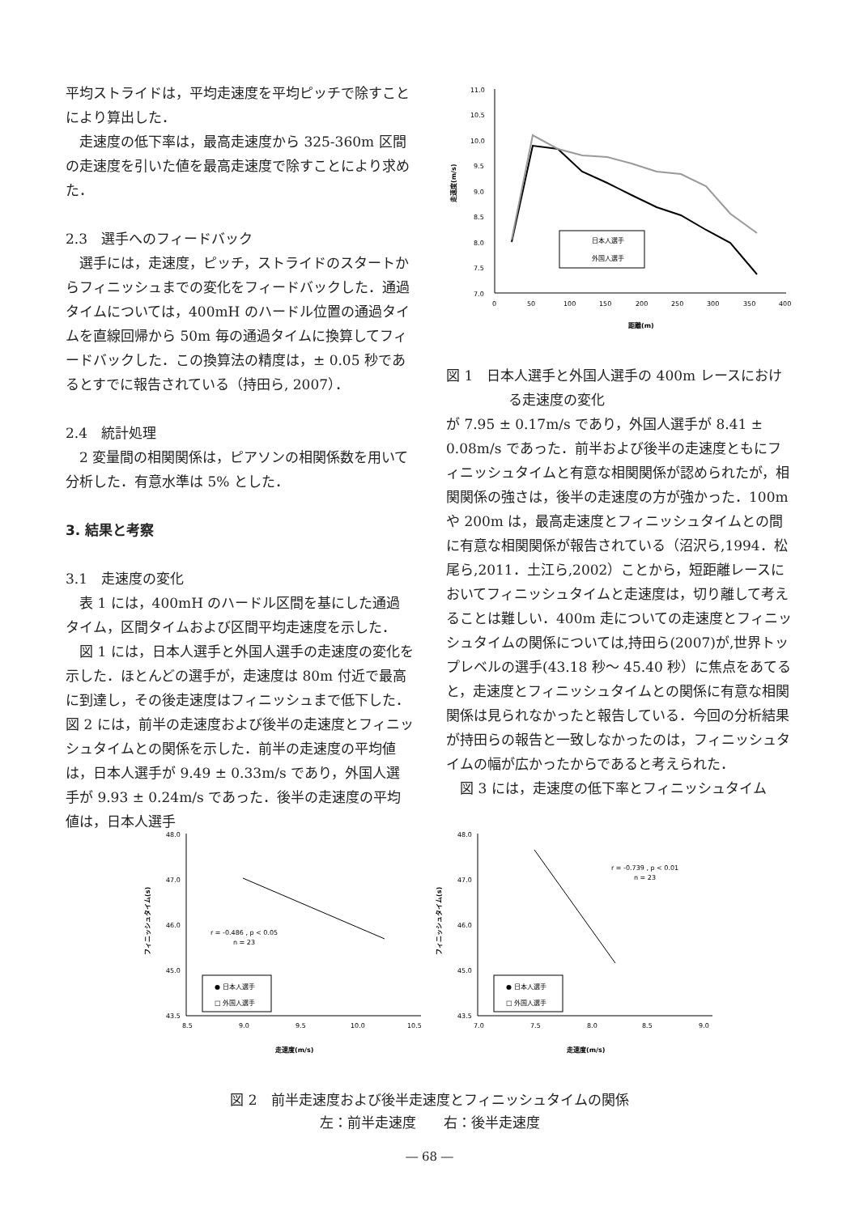平均ストライドは，平均走速度を平均ピッチで除すことにより算出した．
走速度の低下率は，最高走速度から 325-360m 区間の走速度を引いた値を最高走速度で除すことにより求めた．
2.3　選手へのフィードバック
選手には，走速度，ピッチ，ストライドのスタートからフィニッシュまでの変化をフィードバックした．通過タイムについては，400mH のハードル位置の通過タイムを直線回帰から 50m 毎の通過タイムに換算してフィードバックした．この換算法の精度は，± 0.05 秒であるとすでに報告されている（持田ら, 2007）．
2.4　統計処理
2 変量間の相関関係は，ピアソンの相関係数を用いて分析した．有意水準は 5% とした．
3. 結果と考察
3.1　走速度の変化
表 1 には，400mH のハードル区間を基にした通過タイム，区間タイムおよび区間平均走速度を示した．
図 1 には，日本人選手と外国人選手の走速度の変化を示した．ほとんどの選手が，走速度は 80m 付近で最高に到達し，その後走速度はフィニッシュまで低下した．図 2 には，前半の走速度および後半の走速度とフィニッシュタイムとの関係を示した．前半の走速度の平均値は，日本人選手が 9.49 ± 0.33m/s であり，外国人選手が 9.93 ± 0.24m/s であった．後半の走速度の平均値は，日本人選手
11.0
10.5
10.0
9.5
9.0
8.5
8.0
7.5
7.0
0
50
100
150
200
250
300
350
400
距離(m)
走速度(m/s)
日本人選手
外国人選手
図 1　日本人選手と外国人選手の 400m レースにおける走速度の変化
が 7.95 ± 0.17m/s であり，外国人選手が 8.41 ± 0.08m/s であった．前半および後半の走速度ともにフィニッシュタイムと有意な相関関係が認められたが，相関関係の強さは，後半の走速度の方が強かった．100m や 200m は，最高走速度とフィニッシュタイムとの間に有意な相関関係が報告されている（沼沢ら,1994．松尾ら,2011．土江ら,2002）ことから，短距離レースにおいてフィニッシュタイムと走速度は，切り離して考えることは難しい．400m 走についての走速度とフィニッシュタイムの関係については,持田ら(2007)が,世界トップレベルの選手(43.18 秒～ 45.40 秒）に焦点をあてると，走速度とフィニッシュタイムとの関係に有意な相関関係は見られなかったと報告している．今回の分析結果が持田らの報告と一致しなかったのは，フィニッシュタイムの幅が広かったからであると考えられた．
図 3 には，走速度の低下率とフィニッシュタイム
48.0
47.0
46.0
45.0
43.5
8.5
9.0
9.5
10.0
10.5
走速度(m/s)
フィニッシュタイム(s)
r = -0.486 , p < 0.05
n = 23
● 日本人選手
□ 外国人選手
48.0
47.0
46.0
45.0
43.5
7.0
7.5
8.0
8.5
9.0
走速度(m/s)
フィニッシュタイム(s)
r = -0.739 , p < 0.01
n = 23
● 日本人選手
□ 外国人選手
図 2　前半走速度および後半走速度とフィニッシュタイムの関係
左：前半走速度　　右：後半走速度
― 68 ―